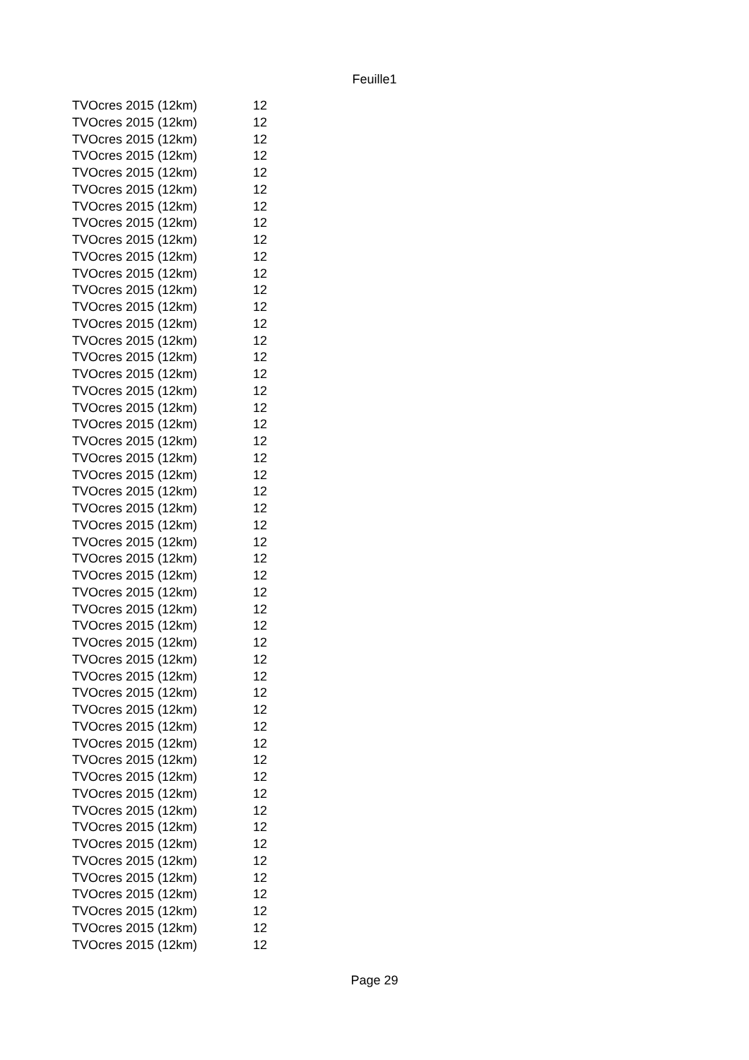Feuille1
| TVOcres 2015 (12km) | 12 |
| TVOcres 2015 (12km) | 12 |
| TVOcres 2015 (12km) | 12 |
| TVOcres 2015 (12km) | 12 |
| TVOcres 2015 (12km) | 12 |
| TVOcres 2015 (12km) | 12 |
| TVOcres 2015 (12km) | 12 |
| TVOcres 2015 (12km) | 12 |
| TVOcres 2015 (12km) | 12 |
| TVOcres 2015 (12km) | 12 |
| TVOcres 2015 (12km) | 12 |
| TVOcres 2015 (12km) | 12 |
| TVOcres 2015 (12km) | 12 |
| TVOcres 2015 (12km) | 12 |
| TVOcres 2015 (12km) | 12 |
| TVOcres 2015 (12km) | 12 |
| TVOcres 2015 (12km) | 12 |
| TVOcres 2015 (12km) | 12 |
| TVOcres 2015 (12km) | 12 |
| TVOcres 2015 (12km) | 12 |
| TVOcres 2015 (12km) | 12 |
| TVOcres 2015 (12km) | 12 |
| TVOcres 2015 (12km) | 12 |
| TVOcres 2015 (12km) | 12 |
| TVOcres 2015 (12km) | 12 |
| TVOcres 2015 (12km) | 12 |
| TVOcres 2015 (12km) | 12 |
| TVOcres 2015 (12km) | 12 |
| TVOcres 2015 (12km) | 12 |
| TVOcres 2015 (12km) | 12 |
| TVOcres 2015 (12km) | 12 |
| TVOcres 2015 (12km) | 12 |
| TVOcres 2015 (12km) | 12 |
| TVOcres 2015 (12km) | 12 |
| TVOcres 2015 (12km) | 12 |
| TVOcres 2015 (12km) | 12 |
| TVOcres 2015 (12km) | 12 |
| TVOcres 2015 (12km) | 12 |
| TVOcres 2015 (12km) | 12 |
| TVOcres 2015 (12km) | 12 |
| TVOcres 2015 (12km) | 12 |
| TVOcres 2015 (12km) | 12 |
| TVOcres 2015 (12km) | 12 |
| TVOcres 2015 (12km) | 12 |
| TVOcres 2015 (12km) | 12 |
| TVOcres 2015 (12km) | 12 |
| TVOcres 2015 (12km) | 12 |
| TVOcres 2015 (12km) | 12 |
| TVOcres 2015 (12km) | 12 |
| TVOcres 2015 (12km) | 12 |
| TVOcres 2015 (12km) | 12 |
Page 29